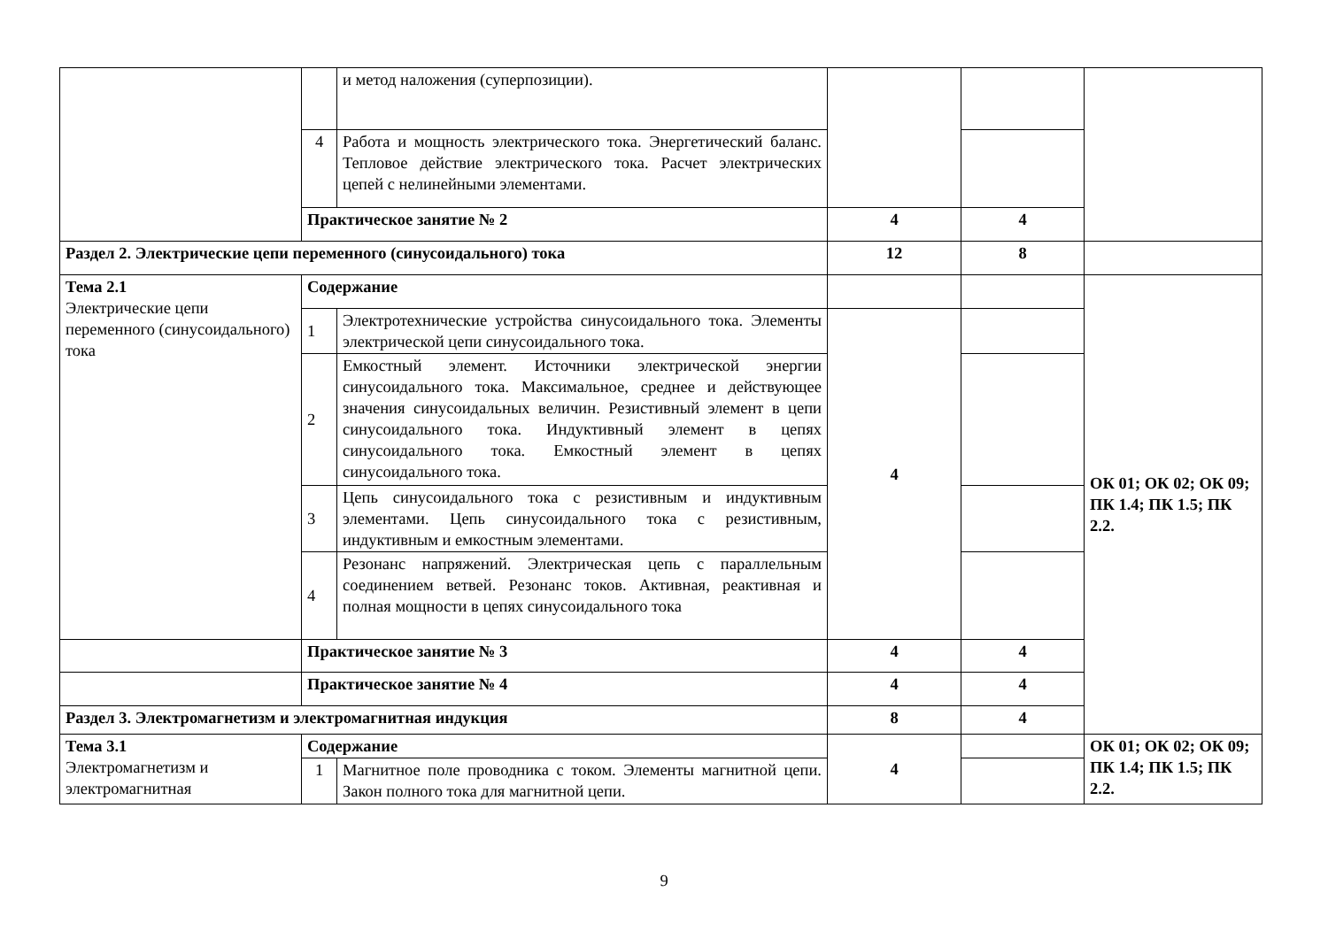| | | и метод наложения (суперпозиции). | | | |
| | 4 | Работа и мощность электрического тока. Энергетический баланс. Тепловое действие электрического тока. Расчет электрических цепей с нелинейными элементами. | | | |
| | Практическое занятие № 2 | | 4 | 4 | |
| Раздел 2. Электрические цепи переменного (синусоидального) тока | | | 12 | 8 | |
| Тема 2.1 Электрические цепи переменного (синусоидального) тока | Содержание | | | | ОК 01; ОК 02; ОК 09; ПК 1.4; ПК 1.5; ПК 2.2. |
| | 1 | Электротехнические устройства синусоидального тока. Элементы электрической цепи синусоидального тока. | 4 | | |
| | 2 | Емкостный элемент. Источники электрической энергии синусоидального тока. Максимальное, среднее и действующее значения синусоидальных величин. Резистивный элемент в цепи синусоидального тока. Индуктивный элемент в цепях синусоидального тока. Емкостный элемент в цепях синусоидального тока. | | | |
| | 3 | Цепь синусоидального тока с резистивным и индуктивным элементами. Цепь синусоидального тока с резистивным, индуктивным и емкостным элементами. | | | |
| | 4 | Резонанс напряжений. Электрическая цепь с параллельным соединением ветвей. Резонанс токов. Активная, реактивная и полная мощности в цепях синусоидального тока | | | |
| | Практическое занятие № 3 | | 4 | 4 | |
| | Практическое занятие № 4 | | 4 | 4 | |
| Раздел 3. Электромагнетизм и электромагнитная индукция | | | 8 | 4 | |
| Тема 3.1 Электромагнетизм и электромагнитная | Содержание | | 4 | | ОК 01; ОК 02; ОК 09; ПК 1.4; ПК 1.5; ПК 2.2. |
| | 1 | Магнитное поле проводника с током. Элементы магнитной цепи. Закон полного тока для магнитной цепи. | | | |
9